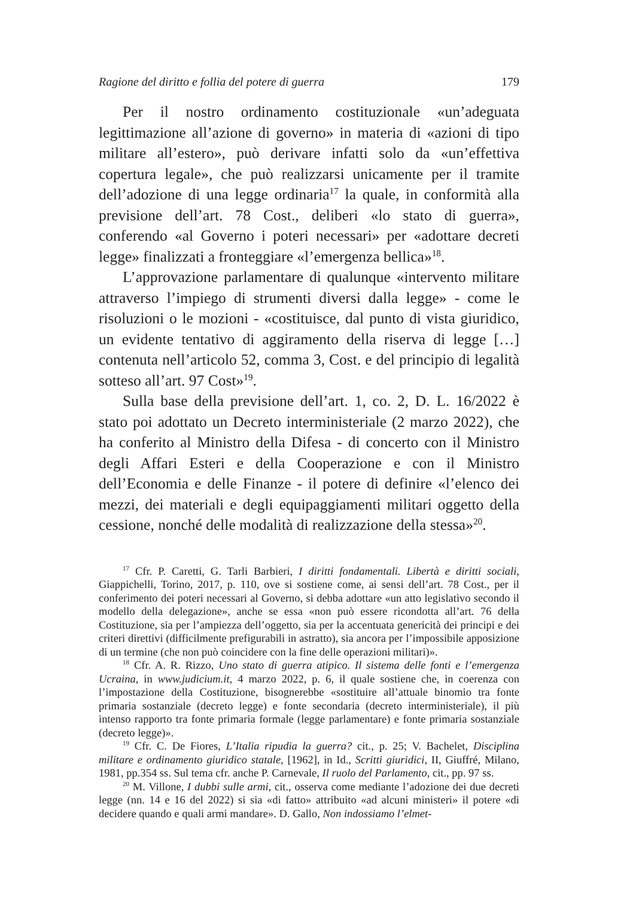Ragione del diritto e follia del potere di guerra 179
Per il nostro ordinamento costituzionale «un’adeguata legittimazione all’azione di governo» in materia di «azioni di tipo militare all’estero», può derivare infatti solo da «un’effettiva copertura legale», che può realizzarsi unicamente per il tramite dell’adozione di una legge ordinaria<sup>17</sup> la quale, in conformità alla previsione dell’art. 78 Cost., deliberi «lo stato di guerra», conferendo «al Governo i poteri necessari» per «adottare decreti legge» finalizzati a fronteggiare «l’emergenza bellica»<sup>18</sup>.
L’approvazione parlamentare di qualunque «intervento militare attraverso l’impiego di strumenti diversi dalla legge» - come le risoluzioni o le mozioni - «costituisce, dal punto di vista giuridico, un evidente tentativo di aggiramento della riserva di legge […] contenuta nell’articolo 52, comma 3, Cost. e del principio di legalità sotteso all’art. 97 Cost»<sup>19</sup>.
Sulla base della previsione dell’art. 1, co. 2, D. L. 16/2022 è stato poi adottato un Decreto interministeriale (2 marzo 2022), che ha conferito al Ministro della Difesa - di concerto con il Ministro degli Affari Esteri e della Cooperazione e con il Ministro dell’Economia e delle Finanze - il potere di definire «l’elenco dei mezzi, dei materiali e degli equipaggiamenti militari oggetto della cessione, nonché delle modalità di realizzazione della stessa»<sup>20</sup>.
<sup>17</sup> Cfr. P. Caretti, G. Tarli Barbieri, I diritti fondamentali. Libertà e diritti sociali, Giappichelli, Torino, 2017, p. 110, ove si sostiene come, ai sensi dell’art. 78 Cost., per il conferimento dei poteri necessari al Governo, si debba adottare «un atto legislativo secondo il modello della delegazione», anche se essa «non può essere ricondotta all’art. 76 della Costituzione, sia per l’ampiezza dell’oggetto, sia per la accentuata genericità dei principi e dei criteri direttivi (difficilmente prefigurabili in astratto), sia ancora per l’impossibile apposizione di un termine (che non può coincidere con la fine delle operazioni militari)».
<sup>18</sup> Cfr. A. R. Rizzo, Uno stato di guerra atipico. Il sistema delle fonti e l’emergenza Ucraina, in www.judicium.it, 4 marzo 2022, p. 6, il quale sostiene che, in coerenza con l’impostazione della Costituzione, bisognerebbe «sostituire all’attuale binomio tra fonte primaria sostanziale (decreto legge) e fonte secondaria (decreto interministeriale), il più intenso rapporto tra fonte primaria formale (legge parlamentare) e fonte primaria sostanziale (decreto legge)».
<sup>19</sup> Cfr. C. De Fiores, L’Italia ripudia la guerra? cit., p. 25; V. Bachelet, Disciplina militare e ordinamento giuridico statale, [1962], in Id., Scritti giuridici, II, Giuffré, Milano, 1981, pp.354 ss. Sul tema cfr. anche P. Carnevale, Il ruolo del Parlamento, cit., pp. 97 ss.
<sup>20</sup> M. Villone, I dubbi sulle armi, cit., osserva come mediante l’adozione dei due decreti legge (nn. 14 e 16 del 2022) si sia «di fatto» attribuito «ad alcuni ministeri» il potere «di decidere quando e quali armi mandare». D. Gallo, Non indossiamo l’elmet-